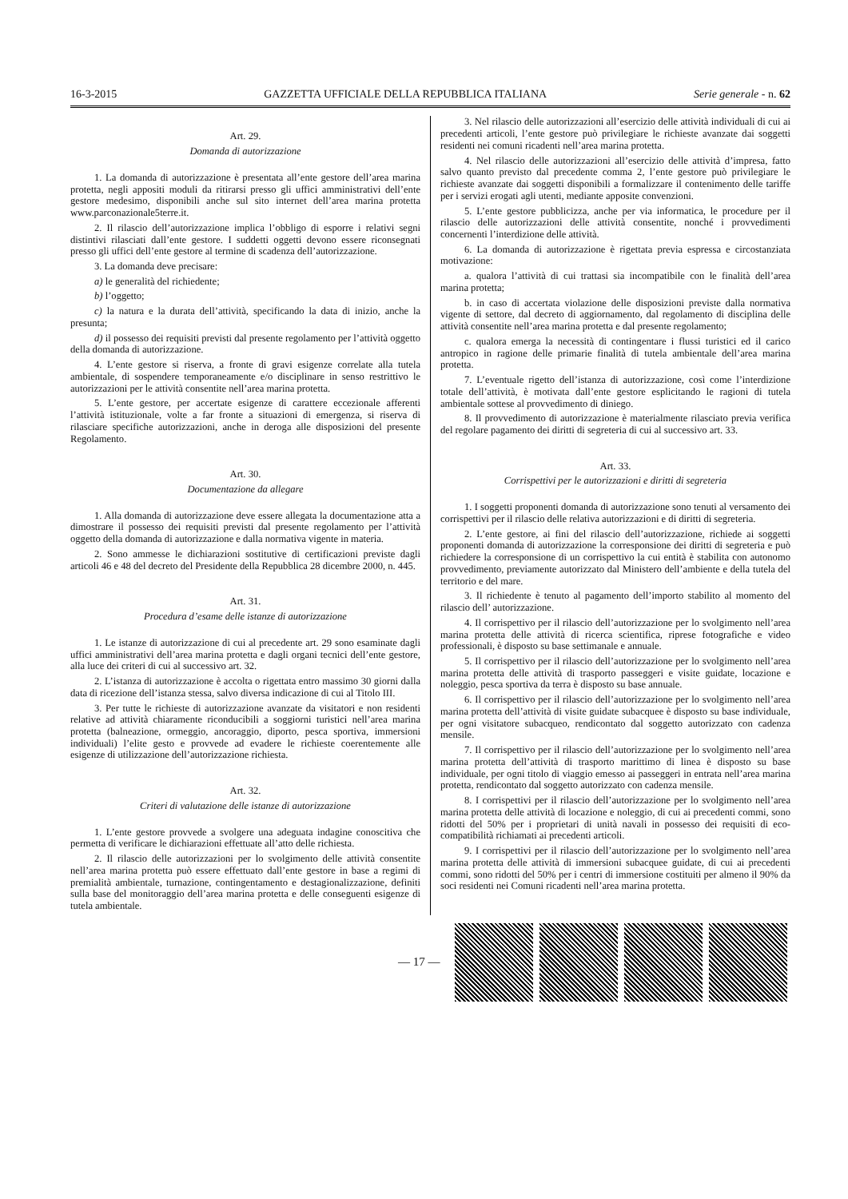16-3-2015 GAZZETTA UFFICIALE DELLA REPUBBLICA ITALIANA Serie generale - n. 62
Art. 29.
Domanda di autorizzazione
1. La domanda di autorizzazione è presentata all’ente gestore dell’area marina protetta, negli appositi moduli da ritirarsi presso gli uffici amministrativi dell’ente gestore medesimo, disponibili anche sul sito internet dell’area marina protetta www.parconazionale5terre.it.
2. Il rilascio dell’autorizzazione implica l’obbligo di esporre i relativi segni distintivi rilasciati dall’ente gestore. I suddetti oggetti devono essere riconsegnati presso gli uffici dell’ente gestore al termine di scadenza dell’autorizzazione.
3. La domanda deve precisare:
a) le generalità del richiedente;
b) l’oggetto;
c) la natura e la durata dell’attività, specificando la data di inizio, anche la presunta;
d) il possesso dei requisiti previsti dal presente regolamento per l’attività oggetto della domanda di autorizzazione.
4. L’ente gestore si riserva, a fronte di gravi esigenze correlate alla tutela ambientale, di sospendere temporaneamente e/o disciplinare in senso restrittivo le autorizzazioni per le attività consentite nell’area marina protetta.
5. L’ente gestore, per accertate esigenze di carattere eccezionale afferenti l’attività istituzionale, volte a far fronte a situazioni di emergenza, si riserva di rilasciare specifiche autorizzazioni, anche in deroga alle disposizioni del presente Regolamento.
Art. 30.
Documentazione da allegare
1. Alla domanda di autorizzazione deve essere allegata la documentazione atta a dimostrare il possesso dei requisiti previsti dal presente regolamento per l’attività oggetto della domanda di autorizzazione e dalla normativa vigente in materia.
2. Sono ammesse le dichiarazioni sostitutive di certificazioni previste dagli articoli 46 e 48 del decreto del Presidente della Repubblica 28 dicembre 2000, n. 445.
Art. 31.
Procedura d’esame delle istanze di autorizzazione
1. Le istanze di autorizzazione di cui al precedente art. 29 sono esaminate dagli uffici amministrativi dell’area marina protetta e dagli organi tecnici dell’ente gestore, alla luce dei criteri di cui al successivo art. 32.
2. L’istanza di autorizzazione è accolta o rigettata entro massimo 30 giorni dalla data di ricezione dell’istanza stessa, salvo diversa indicazione di cui al Titolo III.
3. Per tutte le richieste di autorizzazione avanzate da visitatori e non residenti relative ad attività chiaramente riconducibili a soggiorni turistici nell’area marina protetta (balneazione, ormeggio, ancoraggio, diporto, pesca sportiva, immersioni individuali) l’elite gesto e provvede ad evadere le richieste coerentemente alle esigenze di utilizzazione dell’autorizzazione richiesta.
Art. 32.
Criteri di valutazione delle istanze di autorizzazione
1. L’ente gestore provvede a svolgere una adeguata indagine conoscitiva che permetta di verificare le dichiarazioni effettuate all’atto delle richiesta.
2. Il rilascio delle autorizzazioni per lo svolgimento delle attività consentite nell’area marina protetta può essere effettuato dall’ente gestore in base a regimi di premialità ambientale, turnazione, contingentamento e destagionalizzazione, definiti sulla base del monitoraggio dell’area marina protetta e delle conseguenti esigenze di tutela ambientale.
3. Nel rilascio delle autorizzazioni all’esercizio delle attività individuali di cui ai precedenti articoli, l’ente gestore può privilegiare le richieste avanzate dai soggetti residenti nei comuni ricadenti nell’area marina protetta.
4. Nel rilascio delle autorizzazioni all’esercizio delle attività d’impresa, fatto salvo quanto previsto dal precedente comma 2, l’ente gestore può privilegiare le richieste avanzate dai soggetti disponibili a formalizzare il contenimento delle tariffe per i servizi erogati agli utenti, mediante apposite convenzioni.
5. L’ente gestore pubblicizza, anche per via informatica, le procedure per il rilascio delle autorizzazioni delle attività consentite, nonché i provvedimenti concernenti l’interdizione delle attività.
6. La domanda di autorizzazione è rigettata previa espressa e circostanziata motivazione:
a. qualora l’attività di cui trattasi sia incompatibile con le finalità dell’area marina protetta;
b. in caso di accertata violazione delle disposizioni previste dalla normativa vigente di settore, dal decreto di aggiornamento, dal regolamento di disciplina delle attività consentite nell’area marina protetta e dal presente regolamento;
c. qualora emerga la necessità di contingentare i flussi turistici ed il carico antropico in ragione delle primarie finalità di tutela ambientale dell’area marina protetta.
7. L’eventuale rigetto dell’istanza di autorizzazione, così come l’interdizione totale dell’attività, è motivata dall’ente gestore esplicitando le ragioni di tutela ambientale sottese al provvedimento di diniego.
8. Il provvedimento di autorizzazione è materialmente rilasciato previa verifica del regolare pagamento dei diritti di segreteria di cui al successivo art. 33.
Art. 33.
Corrispettivi per le autorizzazioni e diritti di segreteria
1. I soggetti proponenti domanda di autorizzazione sono tenuti al versamento dei corrispettivi per il rilascio delle relativa autorizzazioni e di diritti di segreteria.
2. L’ente gestore, ai fini del rilascio dell’autorizzazione, richiede ai soggetti proponenti domanda di autorizzazione la corresponsione dei diritti di segreteria e può richiedere la corresponsione di un corrispettivo la cui entità è stabilita con autonomo provvedimento, previamente autorizzato dal Ministero dell’ambiente e della tutela del territorio e del mare.
3. Il richiedente è tenuto al pagamento dell’importo stabilito al momento del rilascio dell’ autorizzazione.
4. Il corrispettivo per il rilascio dell’autorizzazione per lo svolgimento nell’area marina protetta delle attività di ricerca scientifica, riprese fotografiche e video professionali, è disposto su base settimanale e annuale.
5. Il corrispettivo per il rilascio dell’autorizzazione per lo svolgimento nell’area marina protetta delle attività di trasporto passeggeri e visite guidate, locazione e noleggio, pesca sportiva da terra è disposto su base annuale.
6. Il corrispettivo per il rilascio dell’autorizzazione per lo svolgimento nell’area marina protetta dell’attività di visite guidate subacquee è disposto su base individuale, per ogni visitatore subacqueo, rendicontato dal soggetto autorizzato con cadenza mensile.
7. Il corrispettivo per il rilascio dell’autorizzazione per lo svolgimento nell’area marina protetta dell’attività di trasporto marittimo di linea è disposto su base individuale, per ogni titolo di viaggio emesso ai passeggeri in entrata nell’area marina protetta, rendicontato dal soggetto autorizzato con cadenza mensile.
8. I corrispettivi per il rilascio dell’autorizzazione per lo svolgimento nell’area marina protetta delle attività di locazione e noleggio, di cui ai precedenti commi, sono ridotti del 50% per i proprietari di unità navali in possesso dei requisiti di eco-compatibilità richiamati ai precedenti articoli.
9. I corrispettivi per il rilascio dell’autorizzazione per lo svolgimento nell’area marina protetta delle attività di immersioni subacquee guidate, di cui ai precedenti commi, sono ridotti del 50% per i centri di immersione costituiti per almeno il 90% da soci residenti nei Comuni ricadenti nell’area marina protetta.
— 17 —